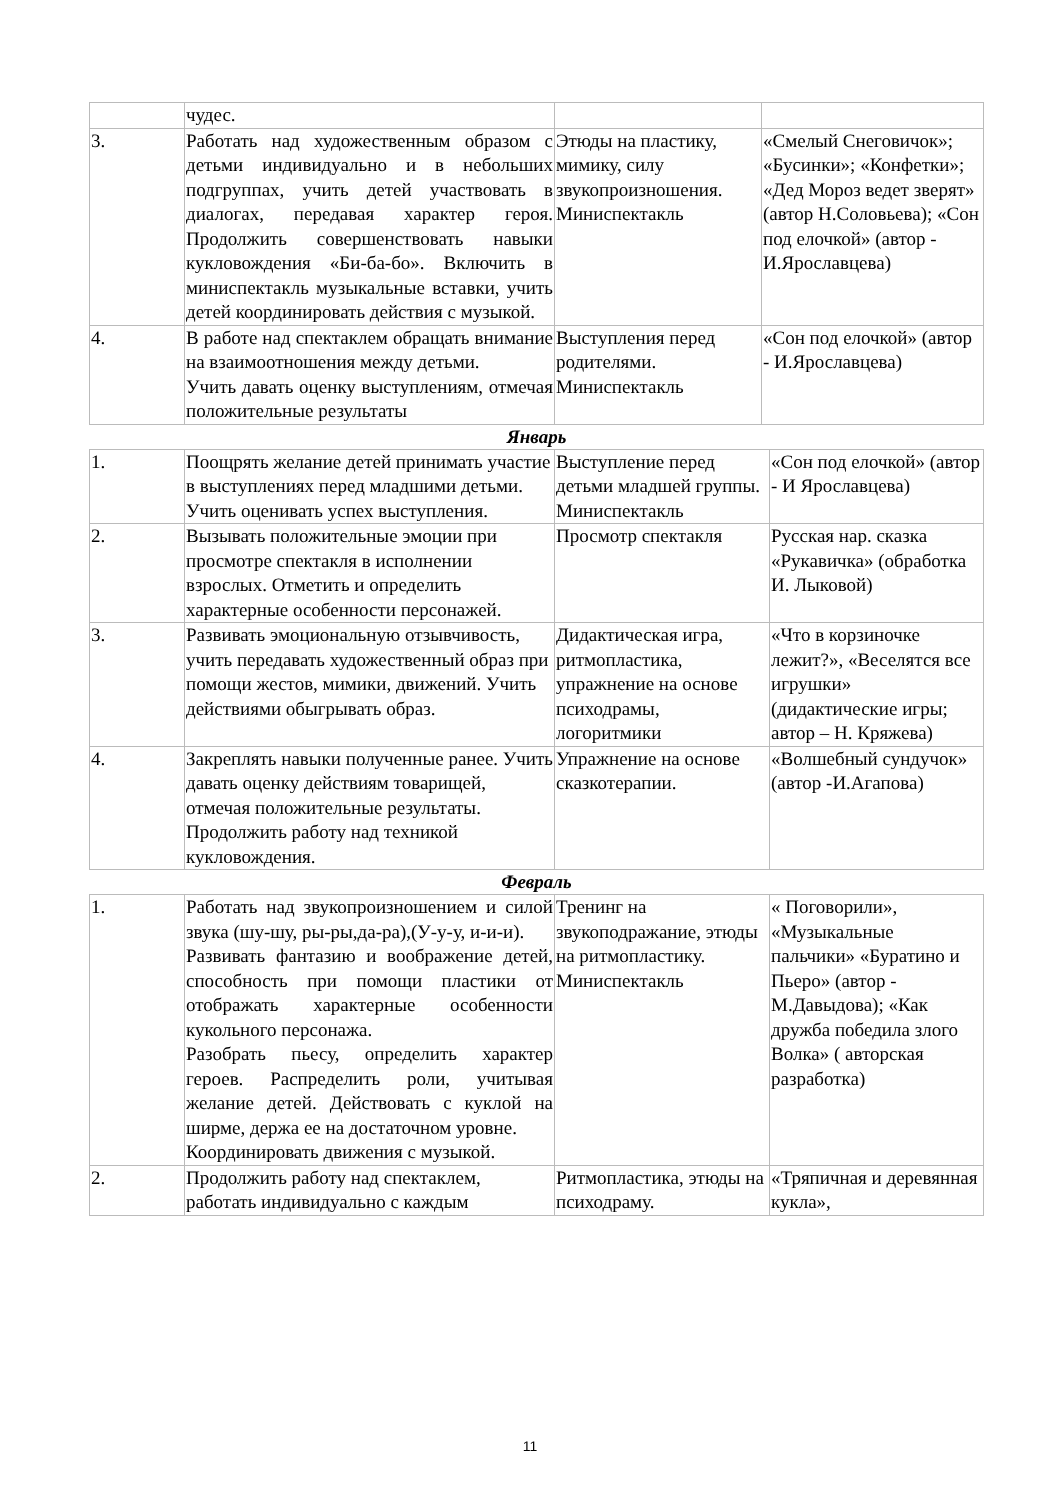| | чудес. | | |
| 3. | Работать над художественным образом с детьми индивидуально и в небольших подгруппах, учить детей участвовать в диалогах, передавая характер героя. Продолжить совершенствовать навыки кукловождения «Би-ба-бо». Включить в миниспектакль музыкальные вставки, учить детей координировать действия с музыкой. | Этюды на пластику, мимику, силу звукопроизношения. Миниспектакль | «Смелый Снеговичок»; «Бусинки»; «Конфетки»; «Дед Мороз ведет зверят» (автор Н.Соловьева); «Сон под елочкой» (автор - И.Ярославцева) |
| 4. | В работе над спектаклем обращать внимание на взаимоотношения между детьми. Учить давать оценку выступлениям, отмечая положительные результаты | Выступления перед родителями. Миниспектакль | «Сон под елочкой» (автор - И.Ярославцева) |
Январь
| 1. | Поощрять желание детей принимать участие в выступлениях перед младшими детьми. Учить оценивать успех выступления. | Выступление перед детьми младшей группы. Миниспектакль | «Сон под елочкой» (автор - И Ярославцева) |
| 2. | Вызывать положительные эмоции при просмотре спектакля в исполнении взрослых. Отметить и определить характерные особенности персонажей. | Просмотр спектакля | Русская нар. сказка «Рукавичка» (обработка И. Лыковой) |
| 3. | Развивать эмоциональную отзывчивость, учить передавать художественный образ при помощи жестов, мимики, движений. Учить действиями обыгрывать образ. | Дидактическая игра, ритмопластика, упражнение на основе психодрамы, логоритмики | «Что в корзиночке лежит?», «Веселятся все игрушки» (дидактические игры; автор – Н. Кряжева) |
| 4. | Закреплять навыки полученные ранее. Учить давать оценку действиям товарищей, отмечая положительные результаты. Продолжить работу над техникой кукловождения. | Упражнение на основе сказкотерапии. | «Волшебный сундучок» (автор -И.Агапова) |
Февраль
| 1. | Работать над звукопроизношением и силой звука (шу-шу, ры-ры,да-ра),(У-у-у, и-и-и). Развивать фантазию и воображение детей, способность при помощи пластики от отображать характерные особенности кукольного персонажа. Разобрать пьесу, определить характер героев. Распределить роли, учитывая желание детей. Действовать с куклой на ширме, держа ее на достаточном уровне. Координировать движения с музыкой. | Тренинг на звукоподражание, этюды на ритмопластику. Миниспектакль | « Поговорили», «Музыкальные пальчики» «Буратино и Пьеро» (автор - М.Давыдова); «Как дружба победила злого Волка» ( авторская разработка) |
| 2. | Продолжить работу над спектаклем, работать индивидуально с каждым | Ритмопластика, этюды на психодраму. | «Тряпичная и деревянная кукла», |
11